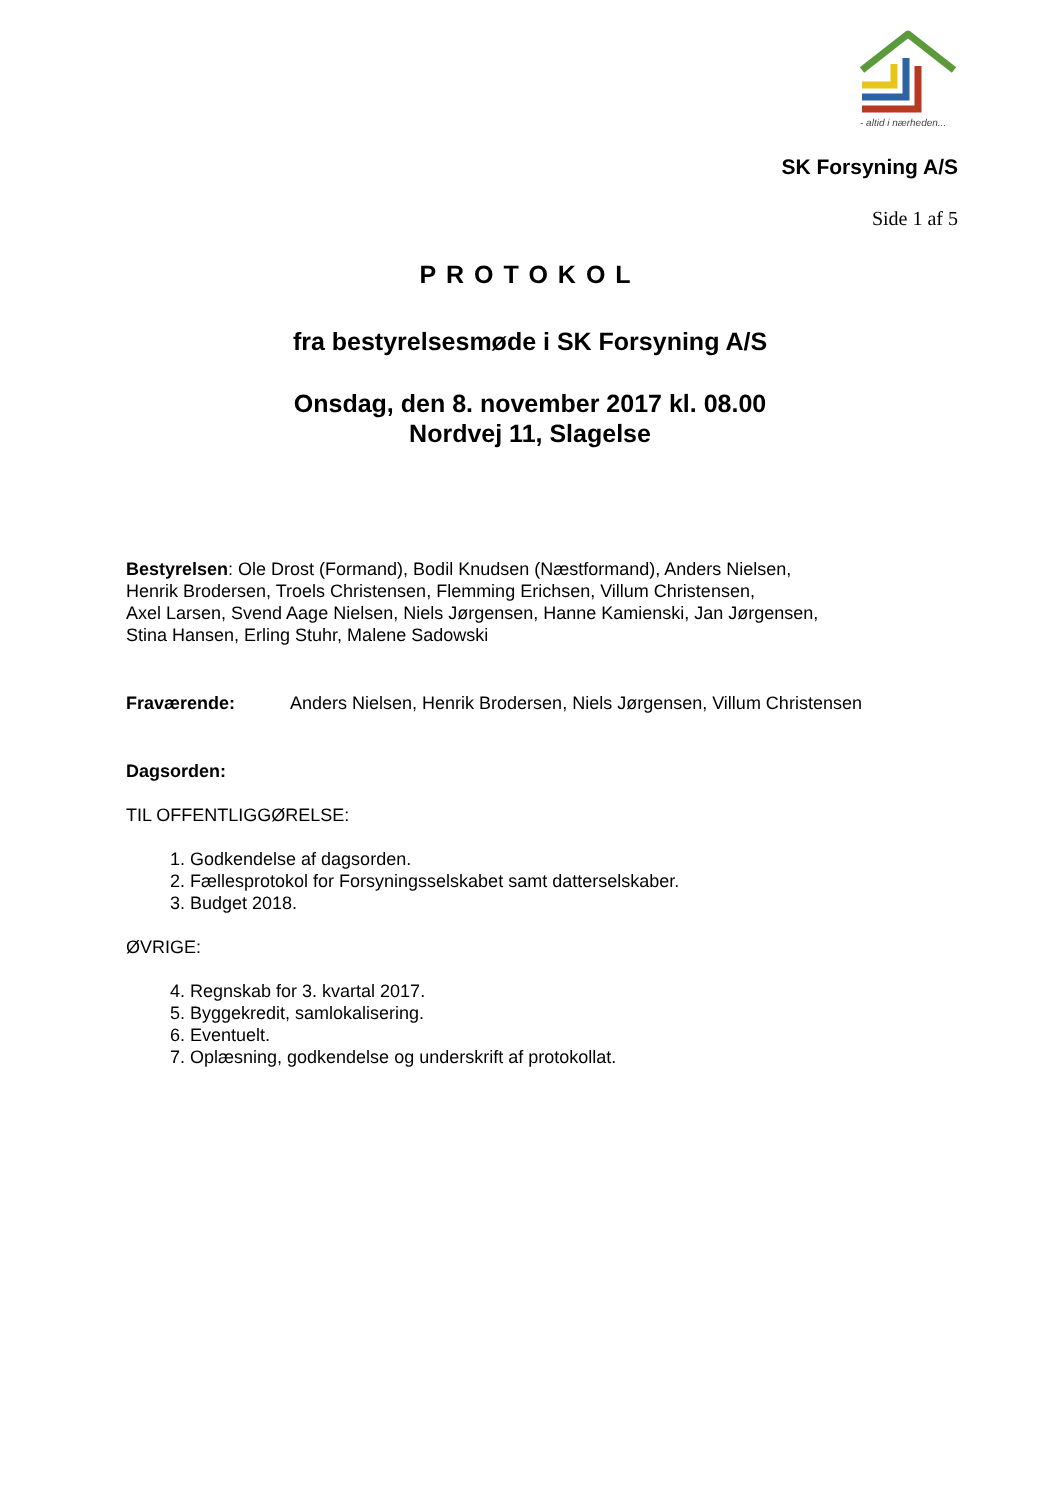- altid i nærheden...
SK Forsyning A/S
Side 1 af 5
PROTOKOL
fra bestyrelsesmøde i SK Forsyning A/S
Onsdag, den 8. november 2017 kl. 08.00
Nordvej 11, Slagelse
Bestyrelsen: Ole Drost (Formand), Bodil Knudsen (Næstformand), Anders Nielsen,
Henrik Brodersen, Troels Christensen, Flemming Erichsen, Villum Christensen,
Axel Larsen, Svend Aage Nielsen, Niels Jørgensen, Hanne Kamienski, Jan Jørgensen,
Stina Hansen, Erling Stuhr, Malene Sadowski
Fraværende: Anders Nielsen, Henrik Brodersen, Niels Jørgensen, Villum Christensen
Dagsorden:
TIL OFFENTLIGGØRELSE:
1. Godkendelse af dagsorden.
2. Fællesprotokol for Forsyningsselskabet samt datterselskaber.
3. Budget 2018.
ØVRIGE:
4. Regnskab for 3. kvartal 2017.
5. Byggekredit, samlokalisering.
6. Eventuelt.
7. Oplæsning, godkendelse og underskrift af protokollat.